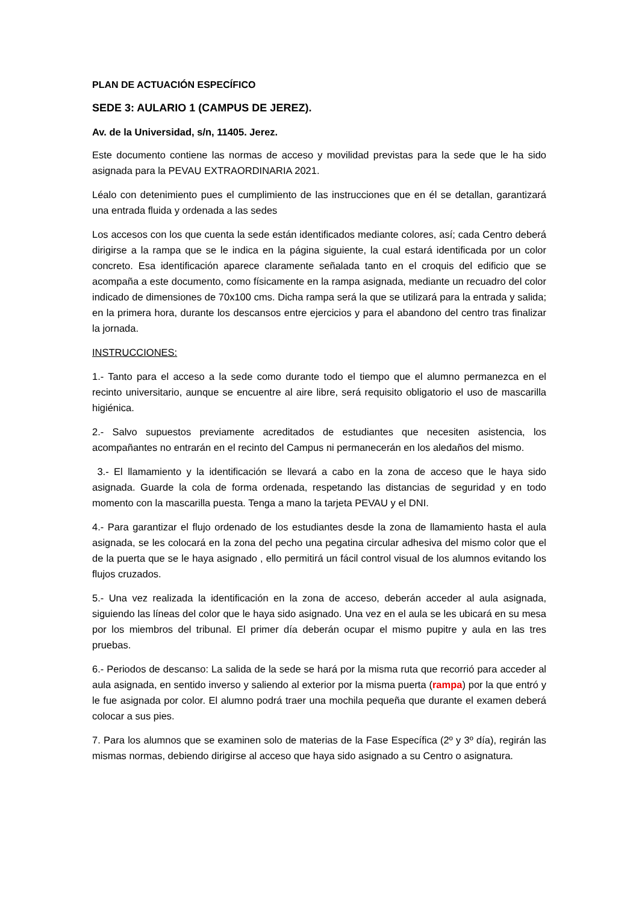PLAN DE ACTUACIÓN ESPECÍFICO
SEDE 3: AULARIO 1 (CAMPUS DE JEREZ).
Av. de la Universidad, s/n, 11405. Jerez.
Este documento contiene las normas de acceso y movilidad previstas para la sede que le ha sido asignada para la PEVAU EXTRAORDINARIA 2021.
Léalo con detenimiento pues el cumplimiento de las instrucciones que en él se detallan, garantizará una entrada fluida y ordenada a las sedes
Los accesos con los que cuenta la sede están identificados mediante colores, así; cada Centro deberá dirigirse a la rampa que se le indica en la página siguiente, la cual estará identificada por un color concreto. Esa identificación aparece claramente señalada tanto en el croquis del edificio que se acompaña a este documento, como físicamente en la rampa asignada, mediante un recuadro del color indicado de dimensiones de 70x100 cms. Dicha rampa será la que se utilizará para la entrada y salida; en la primera hora, durante los descansos entre ejercicios y para el abandono del centro tras finalizar la jornada.
INSTRUCCIONES:
1.- Tanto para el acceso a la sede como durante todo el tiempo que el alumno permanezca en el recinto universitario, aunque se encuentre al aire libre, será requisito obligatorio el uso de mascarilla higiénica.
2.- Salvo supuestos previamente acreditados de estudiantes que necesiten asistencia, los acompañantes no entrarán en el recinto del Campus ni permanecerán en los aledaños del mismo.
3.- El llamamiento y la identificación se llevará a cabo en la zona de acceso que le haya sido asignada. Guarde la cola de forma ordenada, respetando las distancias de seguridad y en todo momento con la mascarilla puesta. Tenga a mano la tarjeta PEVAU y el DNI.
4.- Para garantizar el flujo ordenado de los estudiantes desde la zona de llamamiento hasta el aula asignada, se les colocará en la zona del pecho una pegatina circular adhesiva del mismo color que el de la puerta que se le haya asignado , ello permitirá un fácil control visual de los alumnos evitando los flujos cruzados.
5.- Una vez realizada la identificación en la zona de acceso, deberán acceder al aula asignada, siguiendo las líneas del color que le haya sido asignado. Una vez en el aula se les ubicará en su mesa por los miembros del tribunal. El primer día deberán ocupar el mismo pupitre y aula en las tres pruebas.
6.- Periodos de descanso: La salida de la sede se hará por la misma ruta que recorrió para acceder al aula asignada, en sentido inverso y saliendo al exterior por la misma puerta (rampa) por la que entró y le fue asignada por color. El alumno podrá traer una mochila pequeña que durante el examen deberá colocar a sus pies.
7. Para los alumnos que se examinen solo de materias de la Fase Específica (2º y 3º día), regirán las mismas normas, debiendo dirigirse al acceso que haya sido asignado a su Centro o asignatura.